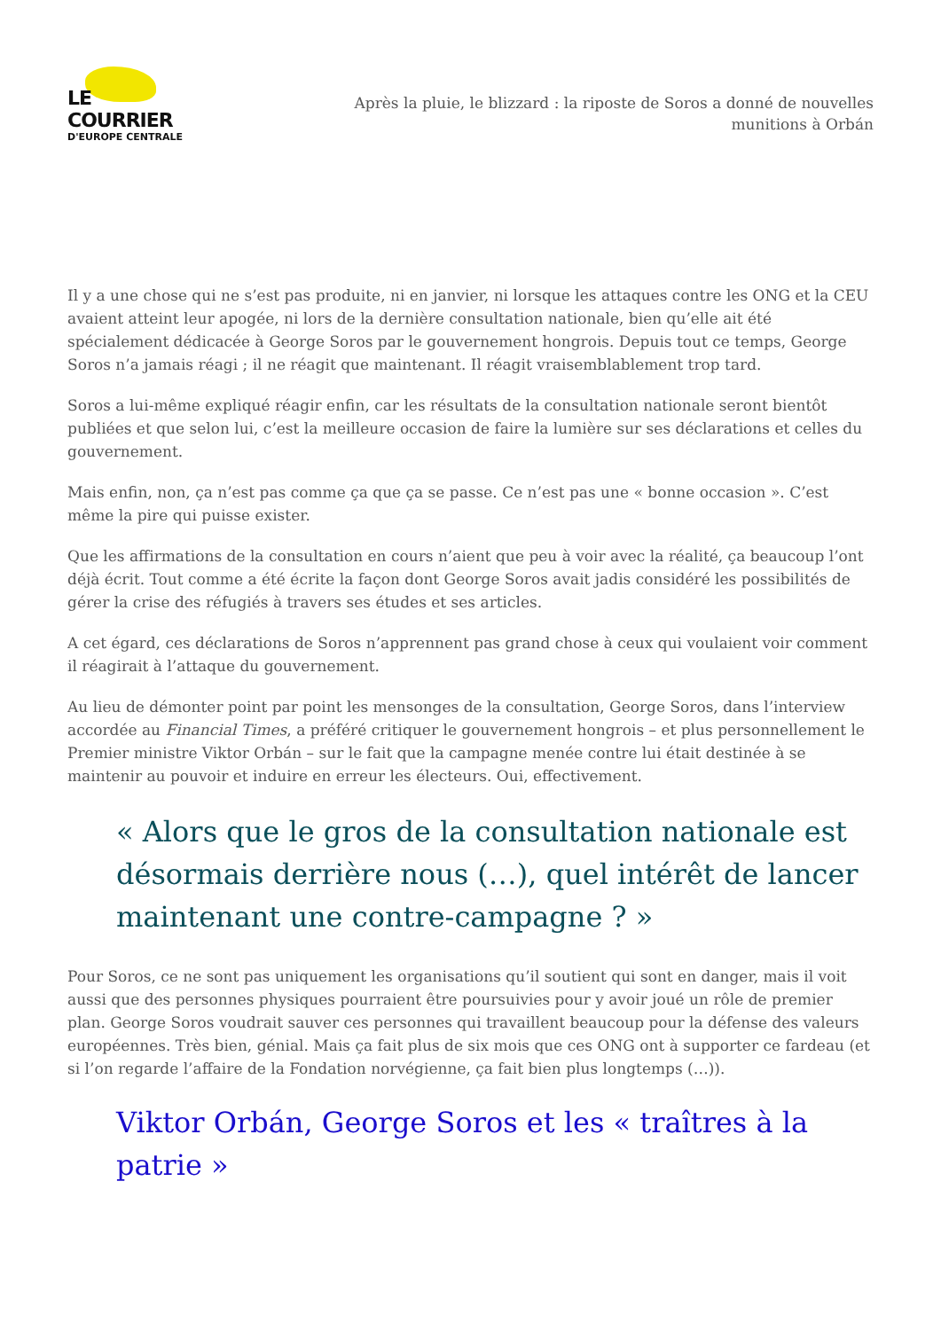LE COURRIER
D'EUROPE CENTRALE
Après la pluie, le blizzard : la riposte de Soros a donné de nouvelles munitions à Orbán
Il y a une chose qui ne s’est pas produite, ni en janvier, ni lorsque les attaques contre les ONG et la CEU avaient atteint leur apogée, ni lors de la dernière consultation nationale, bien qu’elle ait été spécialement dédicacée à George Soros par le gouvernement hongrois. Depuis tout ce temps, George Soros n’a jamais réagi ; il ne réagit que maintenant. Il réagit vraisemblablement trop tard.
Soros a lui-même expliqué réagir enfin, car les résultats de la consultation nationale seront bientôt publiées et que selon lui, c’est la meilleure occasion de faire la lumière sur ses déclarations et celles du gouvernement.
Mais enfin, non, ça n’est pas comme ça que ça se passe. Ce n’est pas une « bonne occasion ». C’est même la pire qui puisse exister.
Que les affirmations de la consultation en cours n’aient que peu à voir avec la réalité, ça beaucoup l’ont déjà écrit. Tout comme a été écrite la façon dont George Soros avait jadis considéré les possibilités de gérer la crise des réfugiés à travers ses études et ses articles.
A cet égard, ces déclarations de Soros n’apprennent pas grand chose à ceux qui voulaient voir comment il réagirait à l’attaque du gouvernement.
Au lieu de démonter point par point les mensonges de la consultation, George Soros, dans l’interview accordée au Financial Times, a préféré critiquer le gouvernement hongrois – et plus personnellement le Premier ministre Viktor Orbán – sur le fait que la campagne menée contre lui était destinée à se maintenir au pouvoir et induire en erreur les électeurs. Oui, effectivement.
« Alors que le gros de la consultation nationale est désormais derrière nous (…), quel intérêt de lancer maintenant une contre-campagne ? »
Pour Soros, ce ne sont pas uniquement les organisations qu’il soutient qui sont en danger, mais il voit aussi que des personnes physiques pourraient être poursuivies pour y avoir joué un rôle de premier plan. George Soros voudrait sauver ces personnes qui travaillent beaucoup pour la défense des valeurs européennes. Très bien, génial. Mais ça fait plus de six mois que ces ONG ont à supporter ce fardeau (et si l’on regarde l’affaire de la Fondation norvégienne, ça fait bien plus longtemps (…)).
Viktor Orbán, George Soros et les « traîtres à la patrie »